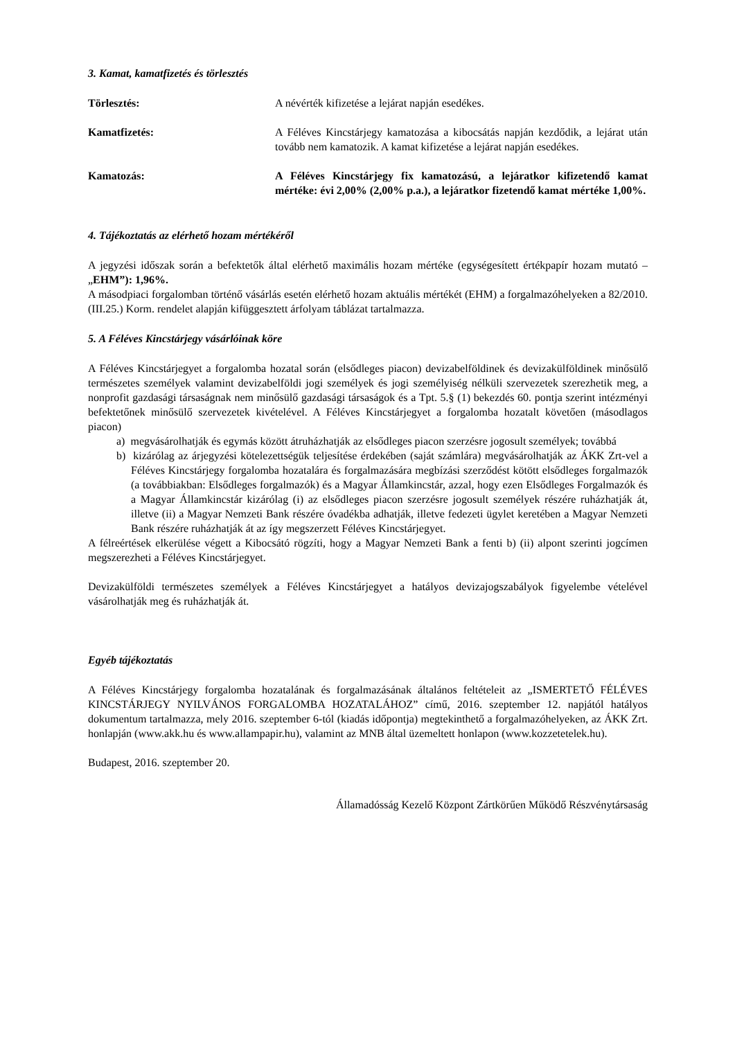3. Kamat, kamatfizetés és törlesztés
Törlesztés: A névérték kifizetése a lejárat napján esedékes.
Kamatfizetés: A Féléves Kincstárjegy kamatozása a kibocsátás napján kezdődik, a lejárat után tovább nem kamatozik. A kamat kifizetése a lejárat napján esedékes.
Kamatozás: A Féléves Kincstárjegy fix kamatozású, a lejáratkor kifizetendő kamat mértéke: évi 2,00% (2,00% p.a.), a lejáratkor fizetendő kamat mértéke 1,00%.
4. Tájékoztatás az elérhető hozam mértékéről
A jegyzési időszak során a befektetők által elérhető maximális hozam mértéke (egységesített értékpapír hozam mutató – „EHM”): 1,96%.
A másodpiaci forgalomban történő vásárlás esetén elérhető hozam aktuális mértékét (EHM) a forgalmazóhelyeken a 82/2010. (III.25.) Korm. rendelet alapján kifüggesztett árfolyam táblázat tartalmazza.
5. A Féléves Kincstárjegy vásárlóinak köre
A Féléves Kincstárjegyet a forgalomba hozatal során (elsődleges piacon) devizabelföldinek és devizakülföldinek minősülő természetes személyek valamint devizabelföldi jogi személyek és jogi személyiség nélküli szervezetek szerezhetik meg, a nonprofit gazdasági társaságnak nem minősülő gazdasági társaságok és a Tpt. 5.§ (1) bekezdés 60. pontja szerint intézményi befektetőnek minősülő szervezetek kivételével. A Féléves Kincstárjegyet a forgalomba hozatalt követően (másodlagos piacon)
a) megvásárolhatják és egymás között átruházhatják az elsődleges piacon szerzésre jogosult személyek; továbbá
b) kizárólag az árjegyzési kötelezettségük teljesítése érdekében (saját számlára) megvásárolhatják az ÁKK Zrt-vel a Féléves Kincstárjegy forgalomba hozatalára és forgalmazására megbízási szerződést kötött elsődleges forgalmazók (a továbbiakban: Elsődleges forgalmazók) és a Magyar Államkincstár, azzal, hogy ezen Elsődleges Forgalmazók és a Magyar Államkincstár kizárólag (i) az elsődleges piacon szerzésre jogosult személyek részére ruházhatják át, illetve (ii) a Magyar Nemzeti Bank részére óvadékba adhatják, illetve fedezeti ügylet keretében a Magyar Nemzeti Bank részére ruházhatják át az így megszerzett Féléves Kincstárjegyet.
A félreértések elkerülése végett a Kibocsátó rögzíti, hogy a Magyar Nemzeti Bank a fenti b) (ii) alpont szerinti jogcímen megszerezheti a Féléves Kincstárjegyet.
Devizakülföldi természetes személyek a Féléves Kincstárjegyet a hatályos devizajogszabályok figyelembe vételével vásárolhatják meg és ruházhatják át.
Egyéb tájékoztatás
A Féléves Kincstárjegy forgalomba hozatalának és forgalmazásának általános feltételeit az „ISMERTETŐ FÉLÉVES KINCSTÁRJEGY NYILVÁNOS FORGALOMBA HOZATALÁHOZ” című, 2016. szeptember 12. napjától hatályos dokumentum tartalmazza, mely 2016. szeptember 6-tól (kiadás időpontja) megtekinthető a forgalmazóhelyeken, az ÁKK Zrt. honlapján (www.akk.hu és www.allampapir.hu), valamint az MNB által üzemeltett honlapon (www.kozzetetelek.hu).
Budapest, 2016. szeptember 20.
Államadósság Kezelő Központ Zártkörűen Működő Részvénytársaság